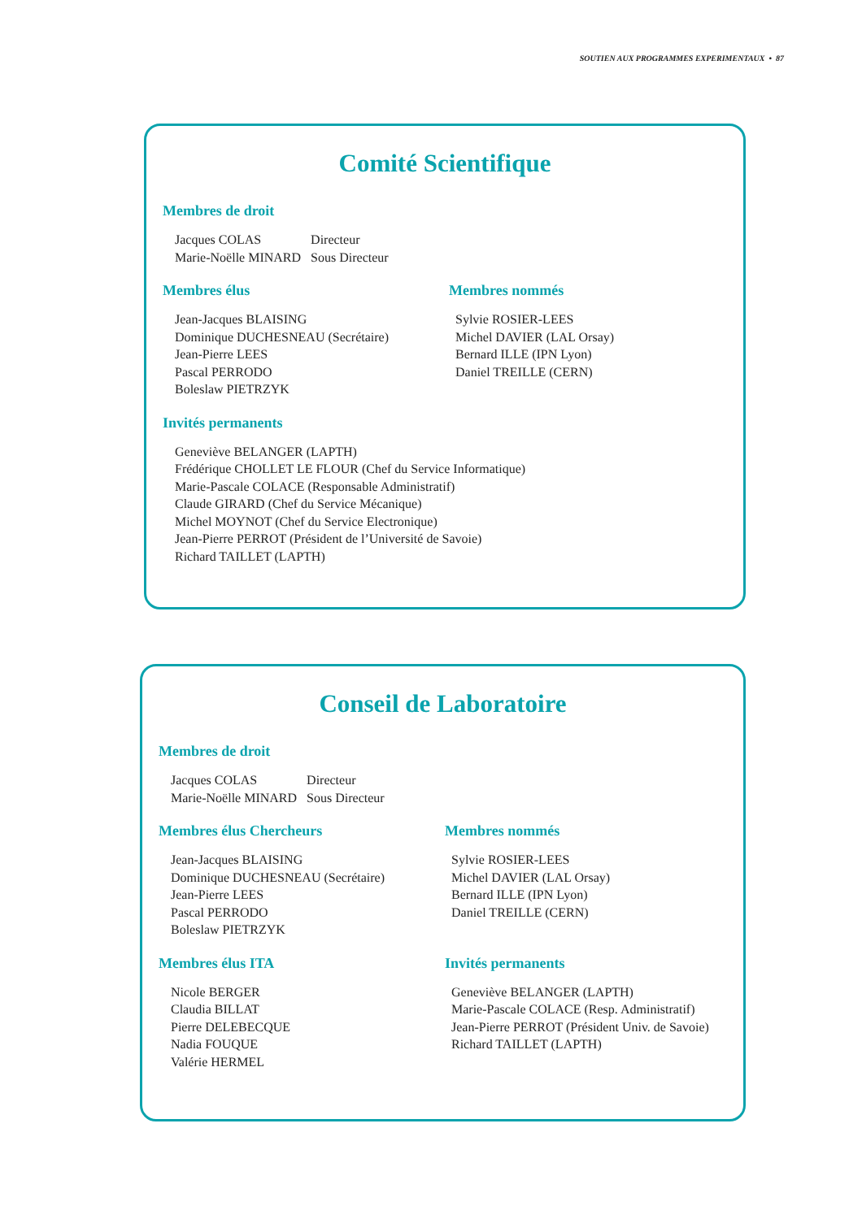SOUTIEN AUX PROGRAMMES EXPERIMENTAUX • 87
Comité Scientifique
Membres de droit
| Jacques COLAS | Directeur |
| Marie-Noëlle MINARD | Sous Directeur |
Membres élus
Jean-Jacques BLAISING
Dominique DUCHESNEAU (Secrétaire)
Jean-Pierre LEES
Pascal PERRODO
Boleslaw PIETRZYK
Membres nommés
Sylvie ROSIER-LEES
Michel DAVIER (LAL Orsay)
Bernard ILLE (IPN Lyon)
Daniel TREILLE (CERN)
Invités permanents
Geneviève BELANGER (LAPTH)
Frédérique CHOLLET LE FLOUR (Chef du Service Informatique)
Marie-Pascale COLACE (Responsable Administratif)
Claude GIRARD (Chef du Service Mécanique)
Michel MOYNOT (Chef du Service Electronique)
Jean-Pierre PERROT (Président de l’Université de Savoie)
Richard TAILLET (LAPTH)
Conseil de Laboratoire
Membres de droit
| Jacques COLAS | Directeur |
| Marie-Noëlle MINARD | Sous Directeur |
Membres élus Chercheurs
Jean-Jacques BLAISING
Dominique DUCHESNEAU (Secrétaire)
Jean-Pierre LEES
Pascal PERRODO
Boleslaw PIETRZYK
Membres nommés
Sylvie ROSIER-LEES
Michel DAVIER (LAL Orsay)
Bernard ILLE (IPN Lyon)
Daniel TREILLE (CERN)
Membres élus ITA
Nicole BERGER
Claudia BILLAT
Pierre DELEBECQUE
Nadia FOUQUE
Valérie HERMEL
Invités permanents
Geneviève BELANGER (LAPTH)
Marie-Pascale COLACE (Resp. Administratif)
Jean-Pierre PERROT (Président Univ. de Savoie)
Richard TAILLET (LAPTH)